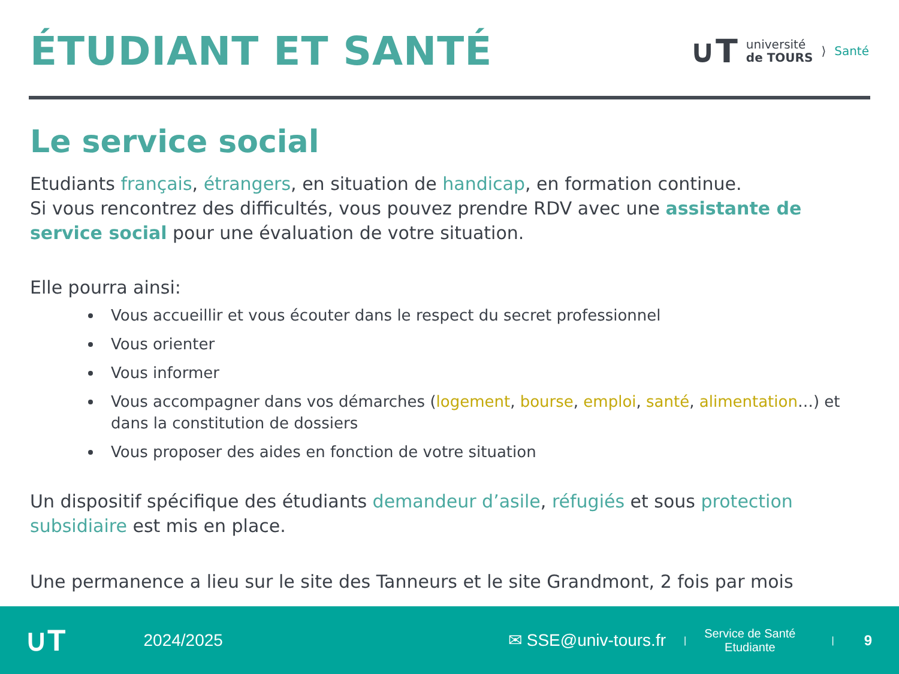ÉTUDIANT ET SANTÉ
∪T université
de TOURS ⟩ Santé
Le service social
Etudiants français, étrangers, en situation de handicap, en formation continue.
Si vous rencontrez des difficultés, vous pouvez prendre RDV avec une assistante de service social pour une évaluation de votre situation.
Elle pourra ainsi:
Vous accueillir et vous écouter dans le respect du secret professionnel
Vous orienter
Vous informer
Vous accompagner dans vos démarches (logement, bourse, emploi, santé, alimentation…) et dans la constitution de dossiers
Vous proposer des aides en fonction de votre situation
Un dispositif spécifique des étudiants demandeur d’asile, réfugiés et sous protection subsidiaire est mis en place.
Une permanence a lieu sur le site des Tanneurs et le site Grandmont, 2 fois par mois
∪T 2024/2025 ✉ SSE@univ-tours.fr | Service de Santé
Etudiante | 9